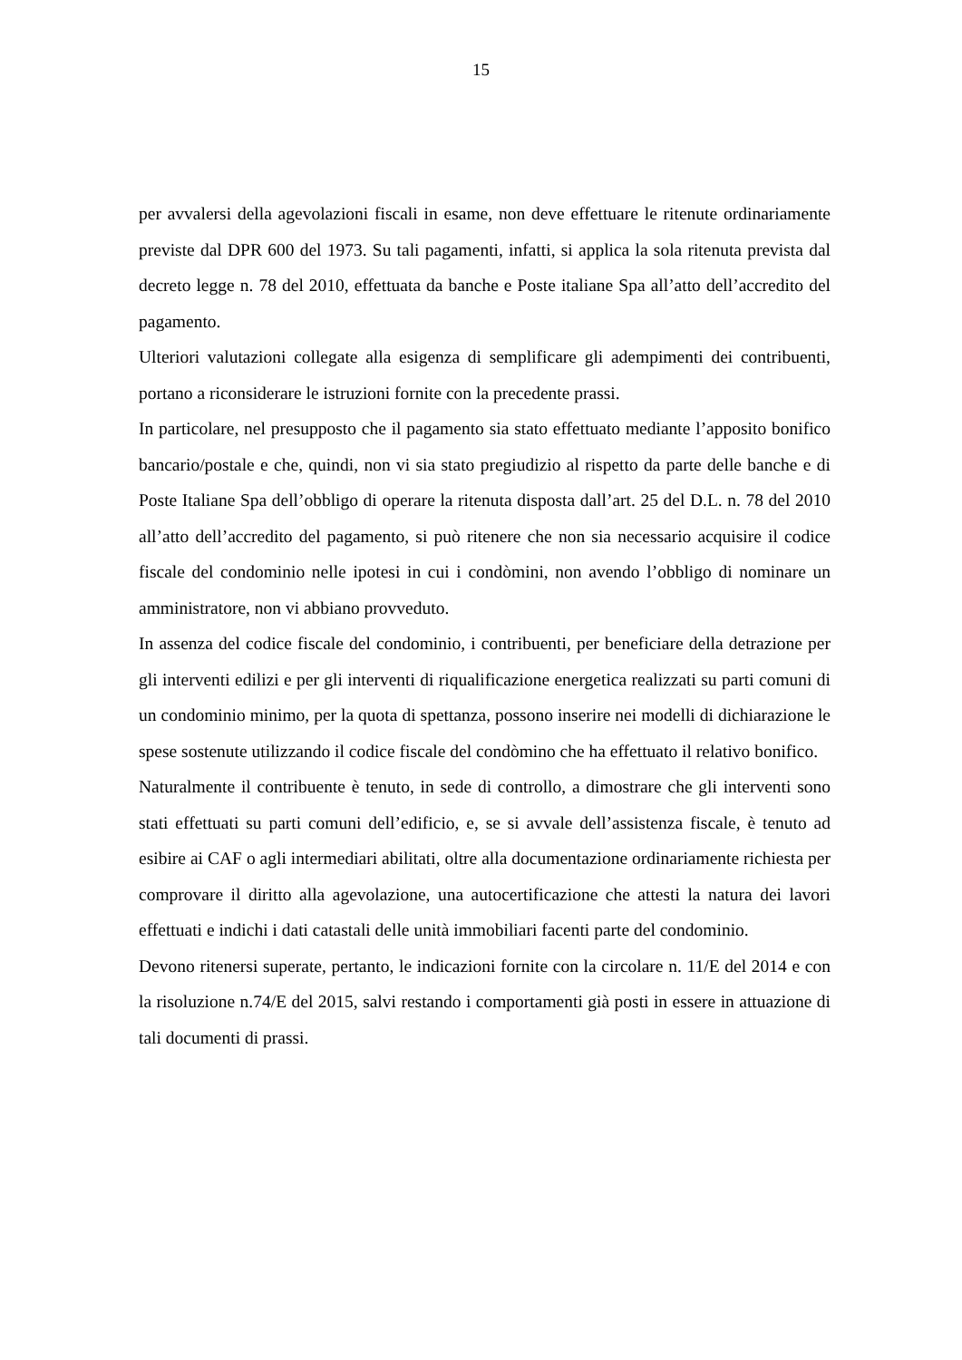15
per avvalersi della agevolazioni fiscali in esame, non deve effettuare le ritenute ordinariamente previste dal DPR 600 del 1973. Su tali pagamenti, infatti, si applica la sola ritenuta prevista dal decreto legge n. 78 del 2010, effettuata da banche e Poste italiane Spa all’atto dell’accredito del pagamento.
Ulteriori valutazioni collegate alla esigenza di semplificare gli adempimenti dei contribuenti, portano a riconsiderare le istruzioni fornite con la precedente prassi.
In particolare, nel presupposto che il pagamento sia stato effettuato mediante l’apposito bonifico bancario/postale e che, quindi, non vi sia stato pregiudizio al rispetto da parte delle banche e di Poste Italiane Spa dell’obbligo di operare la ritenuta disposta dall’art. 25 del D.L. n. 78 del 2010 all’atto dell’accredito del pagamento, si può ritenere che non sia necessario acquisire il codice fiscale del condominio nelle ipotesi in cui i condòmini, non avendo l’obbligo di nominare un amministratore, non vi abbiano provveduto.
In assenza del codice fiscale del condominio, i contribuenti, per beneficiare della detrazione per gli interventi edilizi e per gli interventi di riqualificazione energetica realizzati su parti comuni di un condominio minimo, per la quota di spettanza, possono inserire nei modelli di dichiarazione le spese sostenute utilizzando il codice fiscale del condòmino che ha effettuato il relativo bonifico.
Naturalmente il contribuente è tenuto, in sede di controllo, a dimostrare che gli interventi sono stati effettuati su parti comuni dell’edificio, e, se si avvale dell’assistenza fiscale, è tenuto ad esibire ai CAF o agli intermediari abilitati, oltre alla documentazione ordinariamente richiesta per comprovare il diritto alla agevolazione, una autocertificazione che attesti la natura dei lavori effettuati e indichi i dati catastali delle unità immobiliari facenti parte del condominio.
Devono ritenersi superate, pertanto, le indicazioni fornite con la circolare n. 11/E del 2014 e con la risoluzione n.74/E del 2015, salvi restando i comportamenti già posti in essere in attuazione di tali documenti di prassi.